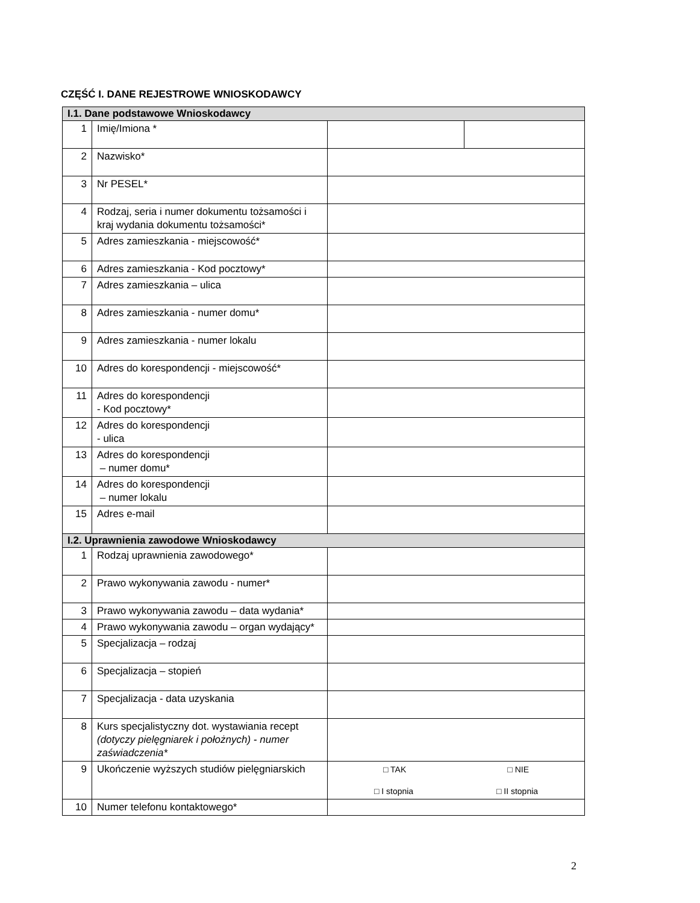CZĘŚĆ I. DANE REJESTROWE WNIOSKODAWCY
| I.1. Dane podstawowe Wnioskodawcy | | | |
| --- | --- | --- | --- |
| 1 | Imię/Imiona * | | |
| 2 | Nazwisko* | | |
| 3 | Nr PESEL* | | |
| 4 | Rodzaj, seria i numer dokumentu tożsamości i kraj wydania dokumentu tożsamości* | | |
| 5 | Adres zamieszkania - miejscowość* | | |
| 6 | Adres zamieszkania - Kod pocztowy* | | |
| 7 | Adres zamieszkania – ulica | | |
| 8 | Adres zamieszkania - numer domu* | | |
| 9 | Adres zamieszkania - numer lokalu | | |
| 10 | Adres do korespondencji - miejscowość* | | |
| 11 | Adres do korespondencji - Kod pocztowy* | | |
| 12 | Adres do korespondencji - ulica | | |
| 13 | Adres do korespondencji – numer domu* | | |
| 14 | Adres do korespondencji – numer lokalu | | |
| 15 | Adres e-mail | | |
| I.2. Uprawnienia zawodowe Wnioskodawcy | | | |
| 1 | Rodzaj uprawnienia zawodowego* | | |
| 2 | Prawo wykonywania zawodu - numer* | | |
| 3 | Prawo wykonywania zawodu – data wydania* | | |
| 4 | Prawo wykonywania zawodu – organ wydający* | | |
| 5 | Specjalizacja – rodzaj | | |
| 6 | Specjalizacja – stopień | | |
| 7 | Specjalizacja - data uzyskania | | |
| 8 | Kurs specjalistyczny dot. wystawiania recept (dotyczy pielęgniarek i położnych) - numer zaświadczenia* | | |
| 9 | Ukończenie wyższych studiów pielęgniarskich | □ TAK □ NIE □ I stopnia □ II stopnia | |
| 10 | Numer telefonu kontaktowego* | | |
2